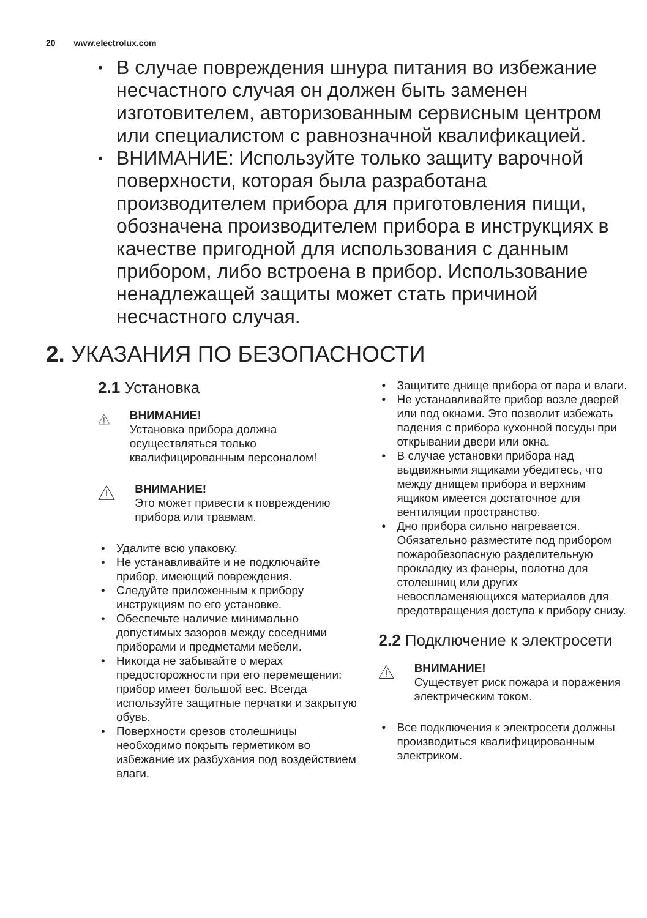20 www.electrolux.com
• В случае повреждения шнура питания во избежание несчастного случая он должен быть заменен изготовителем, авторизованным сервисным центром или специалистом с равнозначной квалификацией.
• ВНИМАНИЕ: Используйте только защиту варочной поверхности, которая была разработана производителем прибора для приготовления пищи, обозначена производителем прибора в инструкциях в качестве пригодной для использования с данным прибором, либо встроена в прибор. Использование ненадлежащей защиты может стать причиной несчастного случая.
2. УКАЗАНИЯ ПО БЕЗОПАСНОСТИ
2.1 Установка
ВНИМАНИЕ!
Установка прибора должна осуществляться только квалифицированным персоналом!
ВНИМАНИЕ!
Это может привести к повреждению прибора или травмам.
• Удалите всю упаковку.
• Не устанавливайте и не подключайте прибор, имеющий повреждения.
• Следуйте приложенным к прибору инструкциям по его установке.
• Обеспечьте наличие минимально допустимых зазоров между соседними приборами и предметами мебели.
• Никогда не забывайте о мерах предосторожности при его перемещении: прибор имеет большой вес. Всегда используйте защитные перчатки и закрытую обувь.
• Поверхности срезов столешницы необходимо покрыть герметиком во избежание их разбухания под воздействием влаги.
• Защитите днище прибора от пара и влаги.
• Не устанавливайте прибор возле дверей или под окнами. Это позволит избежать падения с прибора кухонной посуды при открывании двери или окна.
• В случае установки прибора над выдвижными ящиками убедитесь, что между днищем прибора и верхним ящиком имеется достаточное для вентиляции пространство.
• Дно прибора сильно нагревается. Обязательно разместите под прибором пожаробезопасную разделительную прокладку из фанеры, полотна для столешниц или других невоспламеняющихся материалов для предотвращения доступа к прибору снизу.
2.2 Подключение к электросети
ВНИМАНИЕ!
Существует риск пожара и поражения электрическим током.
• Все подключения к электросети должны производиться квалифицированным электриком.